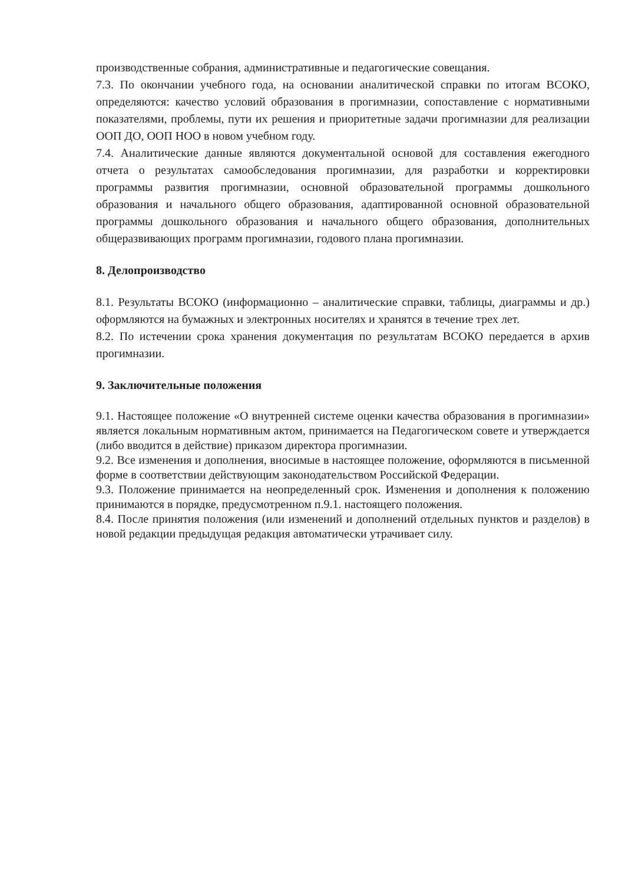производственные собрания, административные и педагогические совещания.
7.3. По окончании учебного года, на основании аналитической справки по итогам ВСОКО, определяются: качество условий образования в прогимназии, сопоставление с нормативными показателями, проблемы, пути их решения и приоритетные задачи прогимназии для реализации ООП ДО, ООП НОО в новом учебном году.
7.4. Аналитические данные являются документальной основой для составления ежегодного отчета о результатах самообследования прогимназии, для разработки и корректировки программы развития прогимназии, основной образовательной программы дошкольного образования и начального общего образования, адаптированной основной образовательной программы дошкольного образования и начального общего образования, дополнительных общеразвивающих программ прогимназии, годового плана прогимназии.
8. Делопроизводство
8.1. Результаты ВСОКО (информационно – аналитические справки, таблицы, диаграммы и др.) оформляются на бумажных и электронных носителях и хранятся в течение трех лет.
8.2. По истечении срока хранения документация по результатам ВСОКО передается в архив прогимназии.
9. Заключительные положения
9.1. Настоящее положение «О внутренней системе оценки качества образования в прогимназии» является локальным нормативным актом, принимается на Педагогическом совете и утверждается (либо вводится в действие) приказом директора прогимназии.
9.2. Все изменения и дополнения, вносимые в настоящее положение, оформляются в письменной форме в соответствии действующим законодательством Российской Федерации.
9.3. Положение принимается на неопределенный срок. Изменения и дополнения к положению принимаются в порядке, предусмотренном п.9.1. настоящего положения.
8.4. После принятия положения (или изменений и дополнений отдельных пунктов и разделов) в новой редакции предыдущая редакция автоматически утрачивает силу.